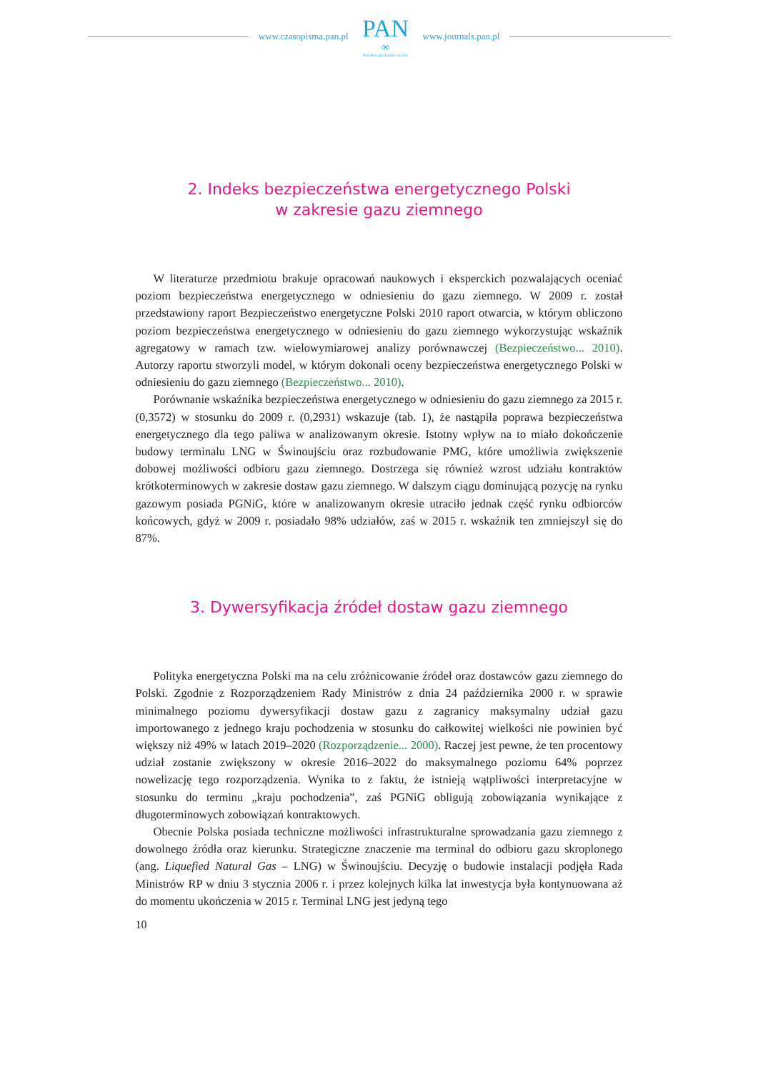www.czasopisma.pan.pl
PAN
∞
POLSKA AKADEMIA NAUK
www.journals.pan.pl
2. Indeks bezpieczeństwa energetycznego Polski
w zakresie gazu ziemnego
W literaturze przedmiotu brakuje opracowań naukowych i eksperckich pozwalających oceniać poziom bezpieczeństwa energetycznego w odniesieniu do gazu ziemnego. W 2009 r. został przedstawiony raport Bezpieczeństwo energetyczne Polski 2010 raport otwarcia, w którym obliczono poziom bezpieczeństwa energetycznego w odniesieniu do gazu ziemnego wykorzystując wskaźnik agregatowy w ramach tzw. wielowymiarowej analizy porównawczej (Bezpieczeństwo... 2010). Autorzy raportu stworzyli model, w którym dokonali oceny bezpieczeństwa energetycznego Polski w odniesieniu do gazu ziemnego (Bezpieczeństwo... 2010).
Porównanie wskaźnika bezpieczeństwa energetycznego w odniesieniu do gazu ziemnego za 2015 r. (0,3572) w stosunku do 2009 r. (0,2931) wskazuje (tab. 1), że nastąpiła poprawa bezpieczeństwa energetycznego dla tego paliwa w analizowanym okresie. Istotny wpływ na to miało dokończenie budowy terminalu LNG w Świnoujściu oraz rozbudowanie PMG, które umożliwia zwiększenie dobowej możliwości odbioru gazu ziemnego. Dostrzega się również wzrost udziału kontraktów krótkoterminowych w zakresie dostaw gazu ziemnego. W dalszym ciągu dominującą pozycję na rynku gazowym posiada PGNiG, które w analizowanym okresie utraciło jednak część rynku odbiorców końcowych, gdyż w 2009 r. posiadało 98% udziałów, zaś w 2015 r. wskaźnik ten zmniejszył się do 87%.
3. Dywersyfikacja źródeł dostaw gazu ziemnego
Polityka energetyczna Polski ma na celu zróżnicowanie źródeł oraz dostawców gazu ziemnego do Polski. Zgodnie z Rozporządzeniem Rady Ministrów z dnia 24 października 2000 r. w sprawie minimalnego poziomu dywersyfikacji dostaw gazu z zagranicy maksymalny udział gazu importowanego z jednego kraju pochodzenia w stosunku do całkowitej wielkości nie powinien być większy niż 49% w latach 2019–2020 (Rozporządzenie... 2000). Raczej jest pewne, że ten procentowy udział zostanie zwiększony w okresie 2016–2022 do maksymalnego poziomu 64% poprzez nowelizację tego rozporządzenia. Wynika to z faktu, że istnieją wątpliwości interpretacyjne w stosunku do terminu „kraju pochodzenia”, zaś PGNiG obligują zobowiązania wynikające z długoterminowych zobowiązań kontraktowych.
Obecnie Polska posiada techniczne możliwości infrastrukturalne sprowadzania gazu ziemnego z dowolnego źródła oraz kierunku. Strategiczne znaczenie ma terminal do odbioru gazu skroplonego (ang. Liquefied Natural Gas – LNG) w Świnoujściu. Decyzję o budowie instalacji podjęła Rada Ministrów RP w dniu 3 stycznia 2006 r. i przez kolejnych kilka lat inwestycja była kontynuowana aż do momentu ukończenia w 2015 r. Terminal LNG jest jedyną tego
10